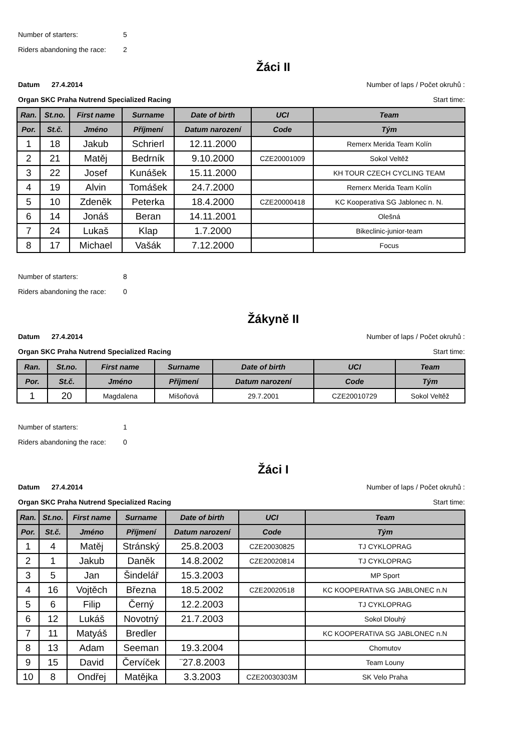Number of starters: 5
Riders abandoning the race: 2
Žáci II
Datum 27.4.2014 Number of laps / Počet okruhů :
Organ SKC Praha Nutrend Specialized Racing Start time:
| Ran. | St.no. | First name | Surname | Date of birth | UCI | Team |
| --- | --- | --- | --- | --- | --- | --- |
| Por. | St.č. | Jméno | Příjmení | Datum narození | Code | Tým |
| 1 | 18 | Jakub | Schrierl | 12.11.2000 | | Remerx Merida Team Kolín |
| 2 | 21 | Matěj | Bedrník | 9.10.2000 | CZE20001009 | Sokol Veltěž |
| 3 | 22 | Josef | Kunášek | 15.11.2000 | | KH TOUR CZECH CYCLING TEAM |
| 4 | 19 | Alvin | Tomášek | 24.7.2000 | | Remerx Merida Team Kolín |
| 5 | 10 | Zdeněk | Peterka | 18.4.2000 | CZE20000418 | KC Kooperativa SG Jablonec n. N. |
| 6 | 14 | Jonáš | Beran | 14.11.2001 | | Olešná |
| 7 | 24 | Lukaš | Klap | 1.7.2000 | | Bikeclinic-junior-team |
| 8 | 17 | Michael | Vašák | 7.12.2000 | | Focus |
Number of starters: 8
Riders abandoning the race: 0
Žákyně II
Datum 27.4.2014 Number of laps / Počet okruhů :
Organ SKC Praha Nutrend Specialized Racing Start time:
| Ran. | St.no. | First name | Surname | Date of birth | UCI | Team |
| --- | --- | --- | --- | --- | --- | --- |
| Por. | St.č. | Jméno | Příjmení | Datum narození | Code | Tým |
| 1 | 20 | Magdalena | Mišoňová | 29.7.2001 | CZE20010729 | Sokol Veltěž |
Number of starters: 1
Riders abandoning the race: 0
Žáci I
Datum 27.4.2014 Number of laps / Počet okruhů :
Organ SKC Praha Nutrend Specialized Racing Start time:
| Ran. | St.no. | First name | Surname | Date of birth | UCI | Team |
| --- | --- | --- | --- | --- | --- | --- |
| Por. | St.č. | Jméno | Příjmení | Datum narození | Code | Tým |
| 1 | 4 | Matěj | Stránský | 25.8.2003 | CZE20030825 | TJ CYKLOPRAG |
| 2 | 1 | Jakub | Daněk | 14.8.2002 | CZE20020814 | TJ CYKLOPRAG |
| 3 | 5 | Jan | Šindelář | 15.3.2003 | | MP Sport |
| 4 | 16 | Vojtěch | Března | 18.5.2002 | CZE20020518 | KC KOOPERATIVA SG JABLONEC n.N |
| 5 | 6 | Filip | Černý | 12.2.2003 | | TJ CYKLOPRAG |
| 6 | 12 | Lukáš | Novotný | 21.7.2003 | | Sokol Dlouhý |
| 7 | 11 | Matyáš | Bredler | | | KC KOOPERATIVA SG JABLONEC n.N |
| 8 | 13 | Adam | Seeman | 19.3.2004 | | Chomutov |
| 9 | 15 | David | Červíček | ¨27.8.2003 | | Team Louny |
| 10 | 8 | Ondřej | Matějka | 3.3.2003 | CZE20030303M | SK Velo Praha |